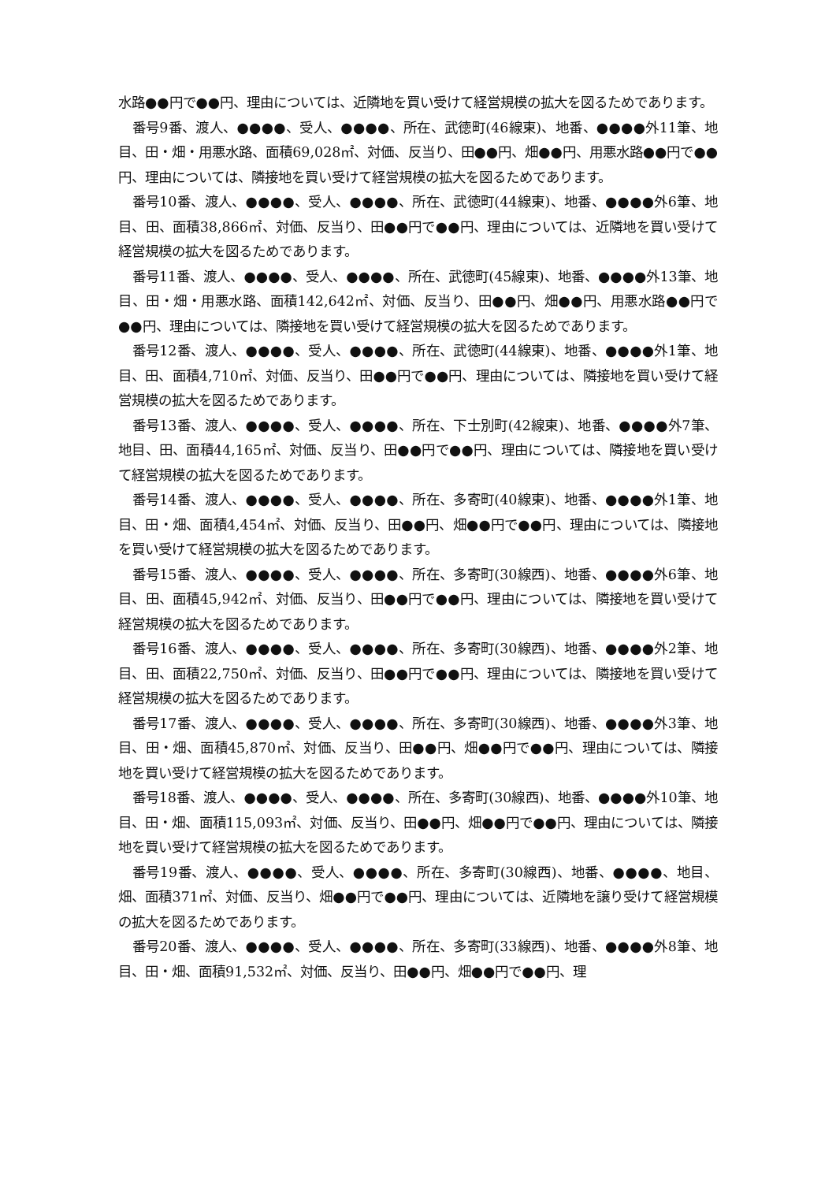水路●●円で●●円、理由については、近隣地を買い受けて経営規模の拡大を図るためであります。
番号9番、渡人、●●●●、受人、●●●●、所在、武徳町(46線東)、地番、●●●●外11筆、地目、田・畑・用悪水路、面積69,028㎡、対価、反当り、田●●円、畑●●円、用悪水路●●円で●●円、理由については、隣接地を買い受けて経営規模の拡大を図るためであります。
番号10番、渡人、●●●●、受人、●●●●、所在、武徳町(44線東)、地番、●●●●外6筆、地目、田、面積38,866㎡、対価、反当り、田●●円で●●円、理由については、近隣地を買い受けて経営規模の拡大を図るためであります。
番号11番、渡人、●●●●、受人、●●●●、所在、武徳町(45線東)、地番、●●●●外13筆、地目、田・畑・用悪水路、面積142,642㎡、対価、反当り、田●●円、畑●●円、用悪水路●●円で●●円、理由については、隣接地を買い受けて経営規模の拡大を図るためであります。
番号12番、渡人、●●●●、受人、●●●●、所在、武徳町(44線東)、地番、●●●●外1筆、地目、田、面積4,710㎡、対価、反当り、田●●円で●●円、理由については、隣接地を買い受けて経営規模の拡大を図るためであります。
番号13番、渡人、●●●●、受人、●●●●、所在、下士別町(42線東)、地番、●●●●外7筆、地目、田、面積44,165㎡、対価、反当り、田●●円で●●円、理由については、隣接地を買い受けて経営規模の拡大を図るためであります。
番号14番、渡人、●●●●、受人、●●●●、所在、多寄町(40線東)、地番、●●●●外1筆、地目、田・畑、面積4,454㎡、対価、反当り、田●●円、畑●●円で●●円、理由については、隣接地を買い受けて経営規模の拡大を図るためであります。
番号15番、渡人、●●●●、受人、●●●●、所在、多寄町(30線西)、地番、●●●●外6筆、地目、田、面積45,942㎡、対価、反当り、田●●円で●●円、理由については、隣接地を買い受けて経営規模の拡大を図るためであります。
番号16番、渡人、●●●●、受人、●●●●、所在、多寄町(30線西)、地番、●●●●外2筆、地目、田、面積22,750㎡、対価、反当り、田●●円で●●円、理由については、隣接地を買い受けて経営規模の拡大を図るためであります。
番号17番、渡人、●●●●、受人、●●●●、所在、多寄町(30線西)、地番、●●●●外3筆、地目、田・畑、面積45,870㎡、対価、反当り、田●●円、畑●●円で●●円、理由については、隣接地を買い受けて経営規模の拡大を図るためであります。
番号18番、渡人、●●●●、受人、●●●●、所在、多寄町(30線西)、地番、●●●●外10筆、地目、田・畑、面積115,093㎡、対価、反当り、田●●円、畑●●円で●●円、理由については、隣接地を買い受けて経営規模の拡大を図るためであります。
番号19番、渡人、●●●●、受人、●●●●、所在、多寄町(30線西)、地番、●●●●、地目、畑、面積371㎡、対価、反当り、畑●●円で●●円、理由については、近隣地を譲り受けて経営規模の拡大を図るためであります。
番号20番、渡人、●●●●、受人、●●●●、所在、多寄町(33線西)、地番、●●●●外8筆、地目、田・畑、面積91,532㎡、対価、反当り、田●●円、畑●●円で●●円、理